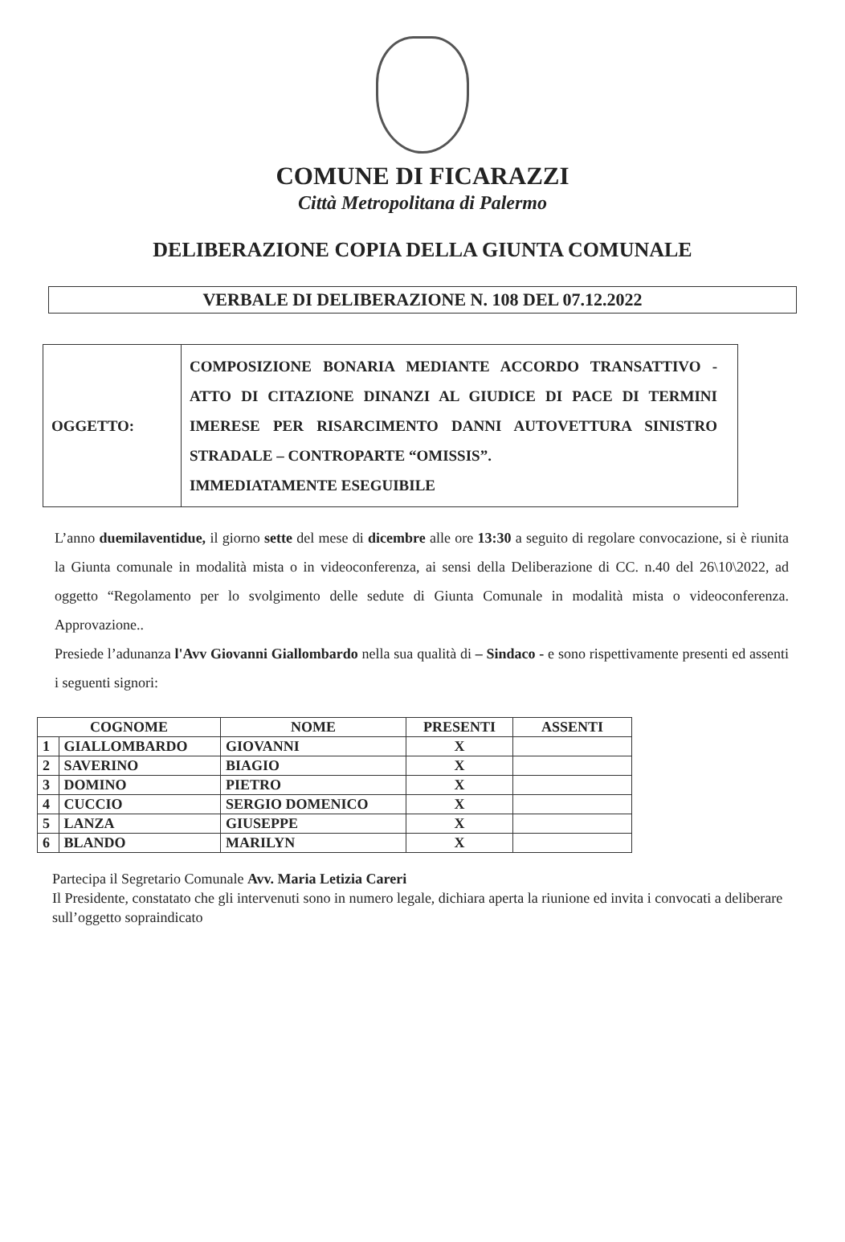COMUNE DI FICARAZZI
Città Metropolitana di Palermo
DELIBERAZIONE COPIA DELLA GIUNTA COMUNALE
VERBALE DI DELIBERAZIONE N. 108 DEL 07.12.2022
| OGGETTO: | COMPOSIZIONE BONARIA MEDIANTE ACCORDO TRANSATTIVO - ATTO DI CITAZIONE DINANZI AL GIUDICE DI PACE DI TERMINI IMERESE PER RISARCIMENTO DANNI AUTOVETTURA SINISTRO STRADALE – CONTROPARTE “OMISSIS”. IMMEDIATAMENTE ESEGUIBILE |
L’anno duemilaventidue, il giorno sette del mese di dicembre alle ore 13:30 a seguito di regolare convocazione, si è riunita la Giunta comunale in modalità mista o in videoconferenza, ai sensi della Deliberazione di CC. n.40 del 26\10\2022, ad oggetto “Regolamento per lo svolgimento delle sedute di Giunta Comunale in modalità mista o videoconferenza. Approvazione..
Presiede l’adunanza l'Avv Giovanni Giallombardo nella sua qualità di – Sindaco - e sono rispettivamente presenti ed assenti i seguenti signori:
| COGNOME | | NOME | PRESENTI | ASSENTI |
| --- | --- | --- | --- | --- |
| 1 | GIALLOMBARDO | GIOVANNI | X | |
| 2 | SAVERINO | BIAGIO | X | |
| 3 | DOMINO | PIETRO | X | |
| 4 | CUCCIO | SERGIO DOMENICO | X | |
| 5 | LANZA | GIUSEPPE | X | |
| 6 | BLANDO | MARILYN | X | |
Partecipa il Segretario Comunale Avv. Maria Letizia Careri
Il Presidente, constatato che gli intervenuti sono in numero legale, dichiara aperta la riunione ed invita i convocati a deliberare sull’oggetto sopraindicato